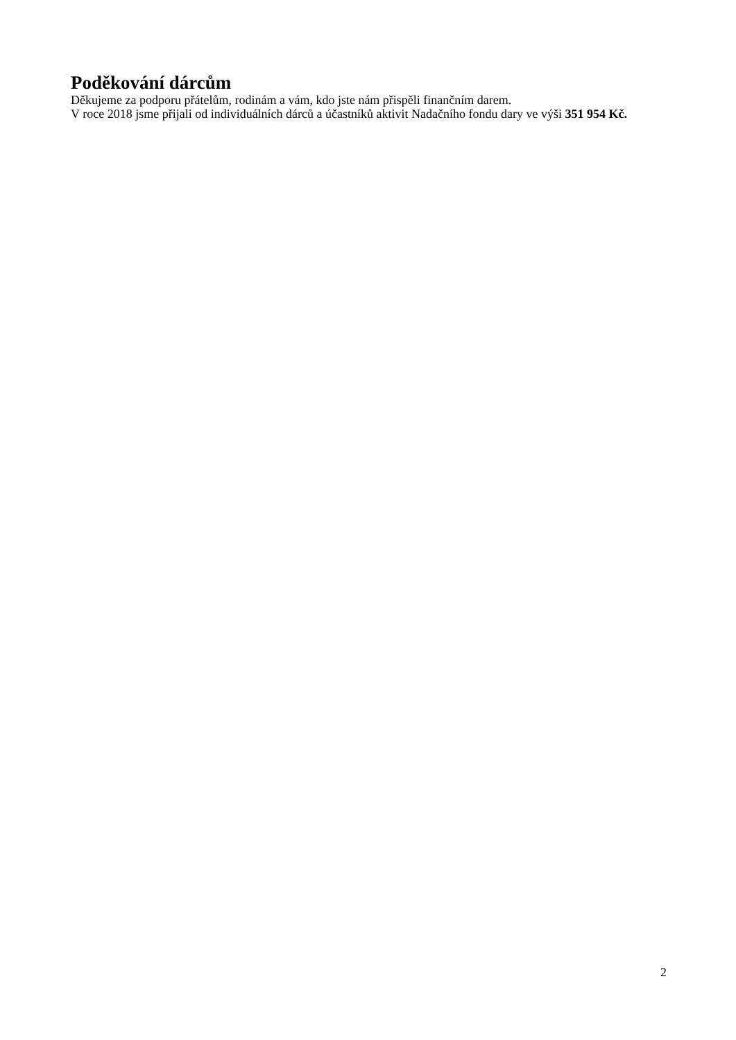Poděkování dárcům
Děkujeme za podporu přátelům, rodinám a vám, kdo jste nám přispěli finančním darem.
V roce 2018 jsme přijali od individuálních dárců a účastníků aktivit Nadačního fondu dary ve výši 351 954 Kč.
2